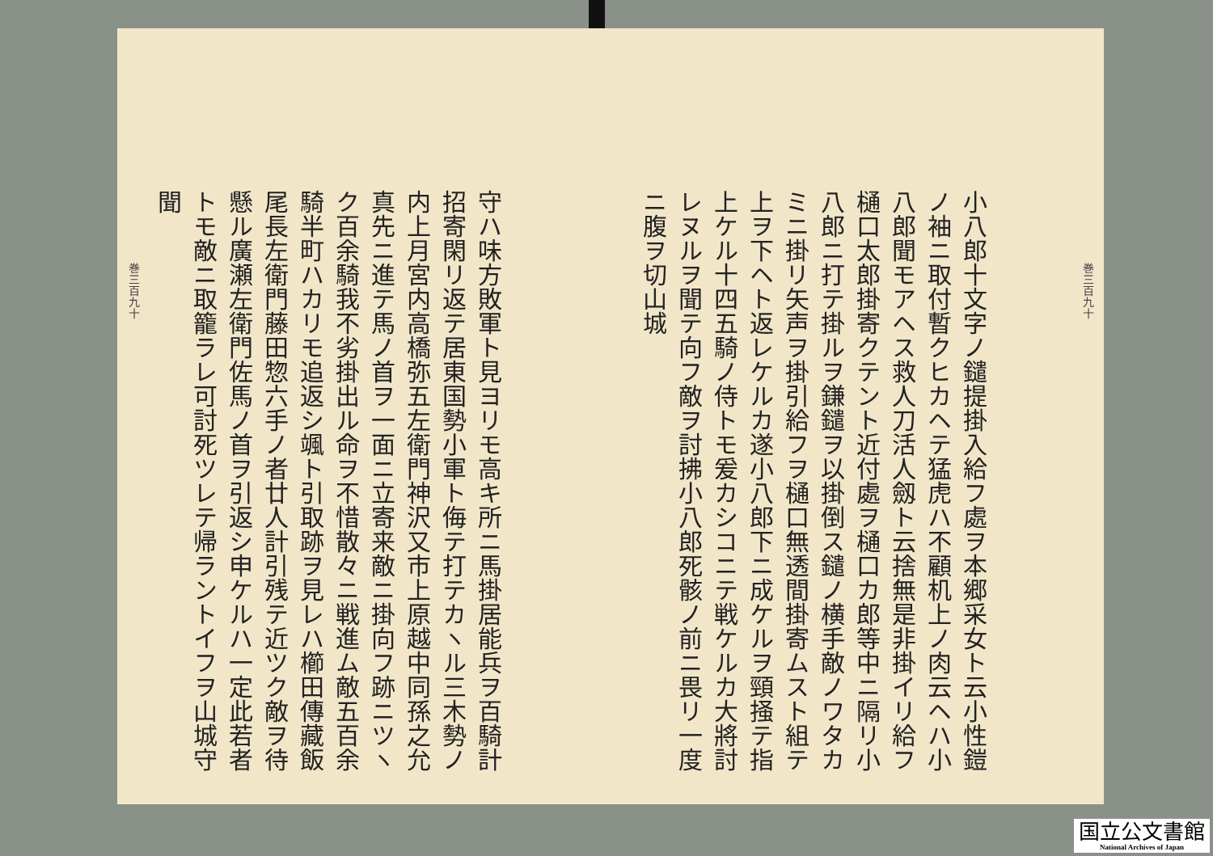巻三百九十
守ハ味方敗軍ト見ヨリモ高キ所ニ馬掛居能兵ヲ百騎計招寄閑リ返テ居東国勢小軍ト侮テ打テカヽル三木勢ノ内上月宮内高橋弥五左衛門神沢又市上原越中同孫之允真先ニ進テ馬ノ首ヲ一面ニ立寄来敵ニ掛向フ跡ニツヽク百余騎我不劣掛出ル命ヲ不惜散々ニ戦進ム敵五百余騎半町ハカリモ追返シ颯ト引取跡ヲ見レハ櫛田傳藏飯尾長左衛門藤田惣六手ノ者廿人計引残テ近ツク敵ヲ待懸ル廣瀬左衛門佐馬ノ首ヲ引返シ申ケルハ一定此若者トモ敵ニ取籠ラレ可討死ツレテ帰ラントイフヲ山城守聞
小八郎十文字ノ鑓提掛入給フ處ヲ本郷采女ト云小性鎧ノ袖ニ取付暫クヒカヘテ猛虎ハ不顧机上ノ肉云ヘハ小八郎聞モアヘス救人刀活人劔ト云捨無是非掛イリ給フ樋口太郎掛寄クテント近付處ヲ樋口カ郎等中ニ隔リ小八郎ニ打テ掛ルヲ鎌鑓ヲ以掛倒ス鑓ノ横手敵ノワタカミニ掛リ矢声ヲ掛引給フヲ樋口無透間掛寄ムスト組テ上ヲ下ヘト返レケルカ遂小八郎下ニ成ケルヲ頸掻テ指上ケル十四五騎ノ侍トモ爰カシコニテ戦ケルカ大將討レヌルヲ聞テ向フ敵ヲ討拂小八郎死骸ノ前ニ畏リ一度ニ腹ヲ切山城
巻三百九十
国立公文書館
National Archives of Japan